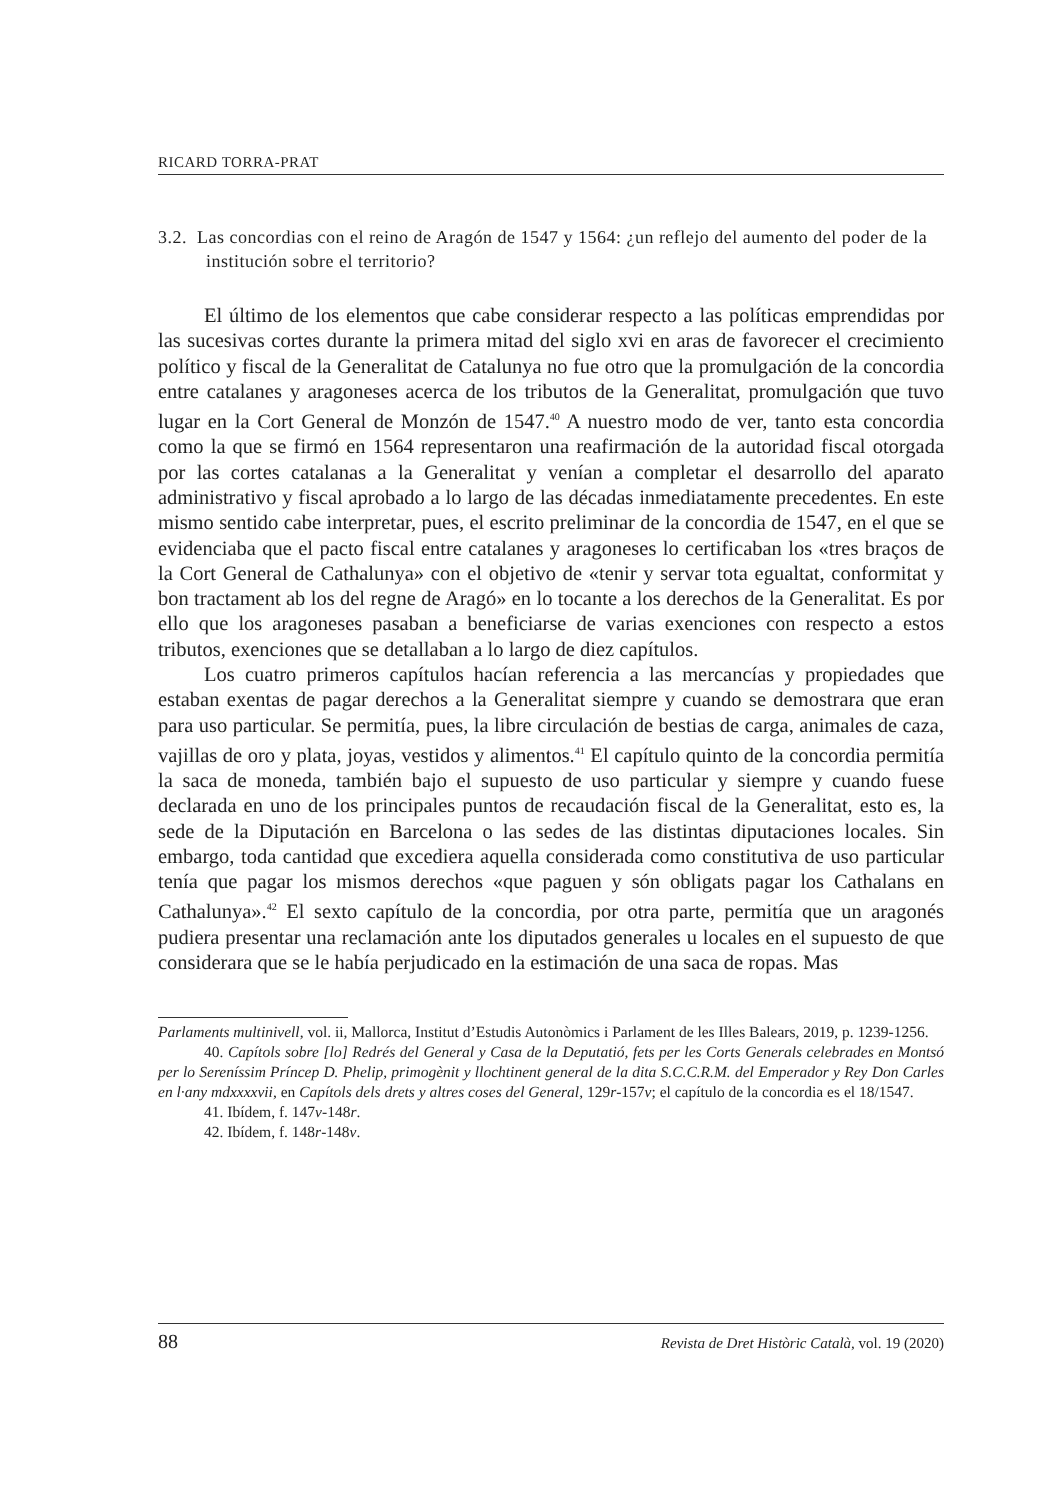RICARD TORRA-PRAT
3.2. Las concordias con el reino de Aragón de 1547 y 1564: ¿un reflejo del aumento del poder de la institución sobre el territorio?
El último de los elementos que cabe considerar respecto a las políticas emprendidas por las sucesivas cortes durante la primera mitad del siglo xvi en aras de favorecer el crecimiento político y fiscal de la Generalitat de Catalunya no fue otro que la promulgación de la concordia entre catalanes y aragoneses acerca de los tributos de la Generalitat, promulgación que tuvo lugar en la Cort General de Monzón de 1547.<sup>40</sup> A nuestro modo de ver, tanto esta concordia como la que se firmó en 1564 representaron una reafirmación de la autoridad fiscal otorgada por las cortes catalanas a la Generalitat y venían a completar el desarrollo del aparato administrativo y fiscal aprobado a lo largo de las décadas inmediatamente precedentes. En este mismo sentido cabe interpretar, pues, el escrito preliminar de la concordia de 1547, en el que se evidenciaba que el pacto fiscal entre catalanes y aragoneses lo certificaban los «tres braços de la Cort General de Cathalunya» con el objetivo de «tenir y servar tota egualtat, conformitat y bon tractament ab los del regne de Aragó» en lo tocante a los derechos de la Generalitat. Es por ello que los aragoneses pasaban a beneficiarse de varias exenciones con respecto a estos tributos, exenciones que se detallaban a lo largo de diez capítulos.
Los cuatro primeros capítulos hacían referencia a las mercancías y propiedades que estaban exentas de pagar derechos a la Generalitat siempre y cuando se demostrara que eran para uso particular. Se permitía, pues, la libre circulación de bestias de carga, animales de caza, vajillas de oro y plata, joyas, vestidos y alimentos.<sup>41</sup> El capítulo quinto de la concordia permitía la saca de moneda, también bajo el supuesto de uso particular y siempre y cuando fuese declarada en uno de los principales puntos de recaudación fiscal de la Generalitat, esto es, la sede de la Diputación en Barcelona o las sedes de las distintas diputaciones locales. Sin embargo, toda cantidad que excediera aquella considerada como constitutiva de uso particular tenía que pagar los mismos derechos «que paguen y són obligats pagar los Cathalans en Cathalunya».<sup>42</sup> El sexto capítulo de la concordia, por otra parte, permitía que un aragonés pudiera presentar una reclamación ante los diputados generales u locales en el supuesto de que considerara que se le había perjudicado en la estimación de una saca de ropas. Mas
Parlaments multinivell, vol. ii, Mallorca, Institut d’Estudis Autonòmics i Parlament de les Illes Balears, 2019, p. 1239-1256.
40. Capítols sobre [lo] Redrés del General y Casa de la Deputatió, fets per les Corts Generals celebrades en Montsó per lo Sereníssim Príncep D. Phelip, primogènit y llochtinent general de la dita S.C.C.R.M. del Emperador y Rey Don Carles en l·any mdxxxxvii, en Capítols dels drets y altres coses del General, 129r-157v; el capítulo de la concordia es el 18/1547.
41. Ibídem, f. 147v-148r.
42. Ibídem, f. 148r-148v.
88 Revista de Dret Històric Català, vol. 19 (2020)